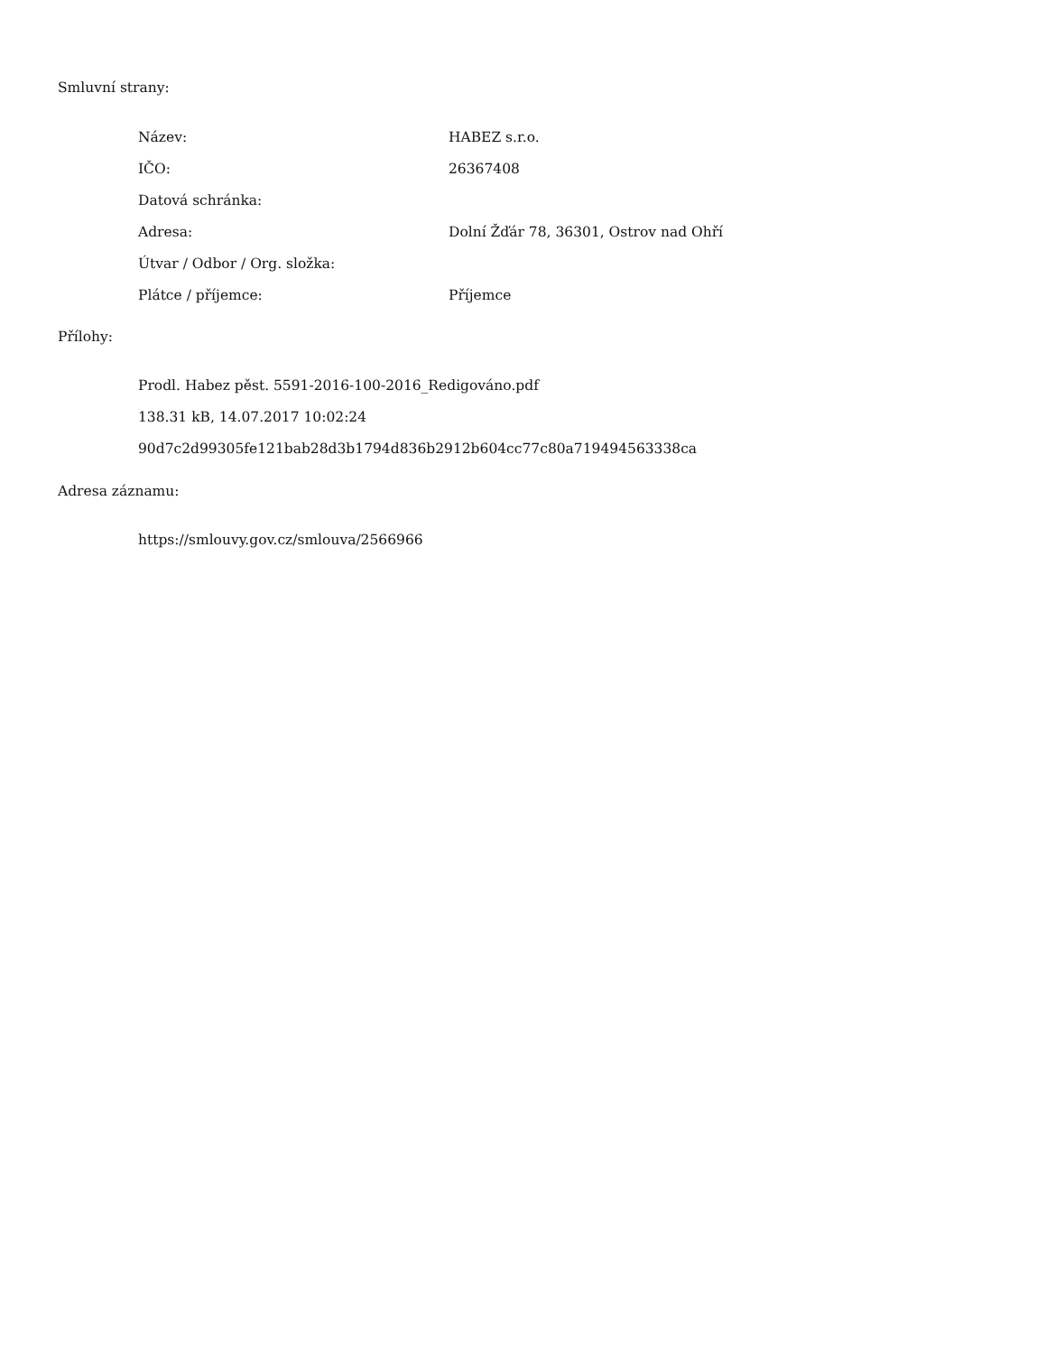Smluvní strany:
| Název: | HABEZ s.r.o. |
| IČO: | 26367408 |
| Datová schránka: | |
| Adresa: | Dolní Žďár 78, 36301, Ostrov nad Ohří |
| Útvar / Odbor / Org. složka: | |
| Plátce / příjemce: | Příjemce |
Přílohy:
Prodl. Habez pěst. 5591-2016-100-2016_Redigováno.pdf
138.31 kB, 14.07.2017 10:02:24
90d7c2d99305fe121bab28d3b1794d836b2912b604cc77c80a719494563338ca
Adresa záznamu:
https://smlouvy.gov.cz/smlouva/2566966